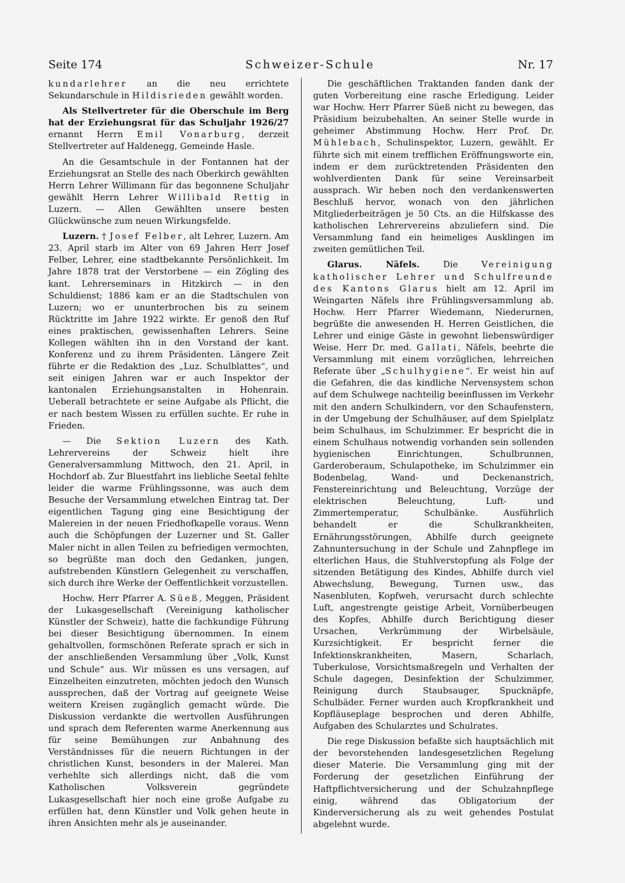Seite 174 Schweizer-Schule Nr. 17
kundarlehrer an die neu errichtete Sekundarschule in Hildisrieden gewählt worden.
Als Stellvertreter für die Oberschule im Berg hat der Erziehungsrat für das Schuljahr 1926/27 ernannt Herrn Emil Vonarburg, derzeit Stellvertreter auf Haldenegg, Gemeinde Hasle.
An die Gesamtschule in der Fontannen hat der Erziehungsrat an Stelle des nach Oberkirch gewählten Herrn Lehrer Willimann für das begonnene Schuljahr gewählt Herrn Lehrer Willibald Rettig in Luzern. — Allen Gewählten unsere besten Glückwünsche zum neuen Wirkungsfelde.
Luzern. † Josef Felber, alt Lehrer, Luzern. Am 23. April starb im Alter von 69 Jahren Herr Josef Felber, Lehrer, eine stadtbekannte Persönlichkeit. Im Jahre 1878 trat der Verstorbene — ein Zögling des kant. Lehrerseminars in Hitzkirch — in den Schuldienst; 1886 kam er an die Stadtschulen von Luzern; wo er ununterbrochen bis zu seinem Rücktritte im Jahre 1922 wirkte. Er genoß den Ruf eines praktischen, gewissenhaften Lehrers. Seine Kollegen wählten ihn in den Vorstand der kant. Konferenz und zu ihrem Präsidenten. Längere Zeit führte er die Redaktion des „Luz. Schulblattes“, und seit einigen Jahren war er auch Inspektor der kantonalen Erziehungsanstalten in Hohenrain. Ueberall betrachtete er seine Aufgabe als Pflicht, die er nach bestem Wissen zu erfüllen suchte. Er ruhe in Frieden.
— Die Sektion Luzern des Kath. Lehrervereins der Schweiz hielt ihre Generalversammlung Mittwoch, den 21. April, in Hochdorf ab. Zur Bluestfahrt ins liebliche Seetal fehlte leider die warme Frühlingssonne, was auch dem Besuche der Versammlung etwelchen Eintrag tat. Der eigentlichen Tagung ging eine Besichtigung der Malereien in der neuen Friedhofkapelle voraus. Wenn auch die Schöpfungen der Luzerner und St. Galler Maler nicht in allen Teilen zu befriedigen vermochten, so begrüßte man doch den Gedanken, jungen, aufstrebenden Künstlern Gelegenheit zu verschaffen, sich durch ihre Werke der Oeffentlichkeit vorzustellen.
Hochw. Herr Pfarrer A. Süeß, Meggen, Präsident der Lukasgesellschaft (Vereinigung katholischer Künstler der Schweiz), hatte die fachkundige Führung bei dieser Besichtigung übernommen. In einem gehaltvollen, formschönen Referate sprach er sich in der anschließenden Versammlung über „Volk, Kunst und Schule“ aus. Wir müssen es uns versagen, auf Einzelheiten einzutreten, möchten jedoch den Wunsch aussprechen, daß der Vortrag auf geeignete Weise weitern Kreisen zugänglich gemacht würde. Die Diskussion verdankte die wertvollen Ausführungen und sprach dem Referenten warme Anerkennung aus für seine Bemühungen zur Anbahnung des Verständnisses für die neuern Richtungen in der christlichen Kunst, besonders in der Malerei. Man verhehlte sich allerdings nicht, daß die vom Katholischen Volksverein gegründete Lukasgesellschaft hier noch eine große Aufgabe zu erfüllen hat, denn Künstler und Volk gehen heute in ihren Ansichten mehr als je auseinander.
Die geschäftlichen Traktanden fanden dank der guten Vorbereitung eine rasche Erledigung. Leider war Hochw. Herr Pfarrer Süeß nicht zu bewegen, das Präsidium beizubehalten. An seiner Stelle wurde in geheimer Abstimmung Hochw. Herr Prof. Dr. Mühlebach, Schulinspektor, Luzern, gewählt. Er führte sich mit einem trefflichen Eröffnungsworte ein, indem er dem zurücktretenden Präsidenten den wohlverdienten Dank für seine Vereinsarbeit aussprach. Wir heben noch den verdankenswerten Beschluß hervor, wonach von den jährlichen Mitgliederbeiträgen je 50 Cts. an die Hilfskasse des katholischen Lehrervereins abzuliefern sind. Die Versammlung fand ein heimeliges Ausklingen im zweiten gemütlichen Teil.
Glarus. Näfels. Die Vereinigung katholischer Lehrer und Schulfreunde des Kantons Glarus hielt am 12. April im Weingarten Näfels ihre Frühlingsversammlung ab. Hochw. Herr Pfarrer Wiedemann, Niederurnen, begrüßte die anwesenden H. Herren Geistlichen, die Lehrer und einige Gäste in gewohnt liebenswürdiger Weise. Herr Dr. med. Gallati, Näfels, beehrte die Versammlung mit einem vorzüglichen, lehrreichen Referate über „Schulhygiene“. Er weist hin auf die Gefahren, die das kindliche Nervensystem schon auf dem Schulwege nachteilig beeinflussen im Verkehr mit den andern Schulkindern, vor den Schaufenstern, in der Umgebung der Schulhäuser, auf dem Spielplatz beim Schulhaus, im Schulzimmer. Er bespricht die in einem Schulhaus notwendig vorhanden sein sollenden hygienischen Einrichtungen, Schulbrunnen, Garderoberaum, Schulapotheke, im Schulzimmer ein Bodenbelag, Wand- und Deckenanstrich, Fenstereinrichtung und Beleuchtung, Vorzüge der elektrischen Beleuchtung, Luft- und Zimmertemperatur, Schulbänke. Ausführlich behandelt er die Schulkrankheiten, Ernährungsstörungen, Abhilfe durch geeignete Zahnuntersuchung in der Schule und Zahnpflege im elterlichen Haus, die Stuhlverstopfung als Folge der sitzenden Betätigung des Kindes, Abhilfe durch viel Abwechslung, Bewegung, Turnen usw., das Nasenbluten, Kopfweh, verursacht durch schlechte Luft, angestrengte geistige Arbeit, Vornüberbeugen des Kopfes, Abhilfe durch Berichtigung dieser Ursachen, Verkrümmung der Wirbelsäule, Kurzsichtigkeit. Er bespricht ferner die Infektionskrankheiten, Masern, Scharlach, Tuberkulose, Vorsichtsmaßregeln und Verhalten der Schule dagegen, Desinfektion der Schulzimmer, Reinigung durch Staubsauger, Spucknäpfe, Schulbäder. Ferner wurden auch Kropfkrankheit und Kopfläuseplage besprochen und deren Abhilfe, Aufgaben des Schularztes und Schulrates.
Die rege Diskussion befaßte sich hauptsächlich mit der bevorstehenden landesgesetzlichen Regelung dieser Materie. Die Versammlung ging mit der Forderung der gesetzlichen Einführung der Haftpflichtversicherung und der Schulzahnpflege einig, während das Obligatorium der Kinderversicherung als zu weit gehendes Postulat abgelehnt wurde.